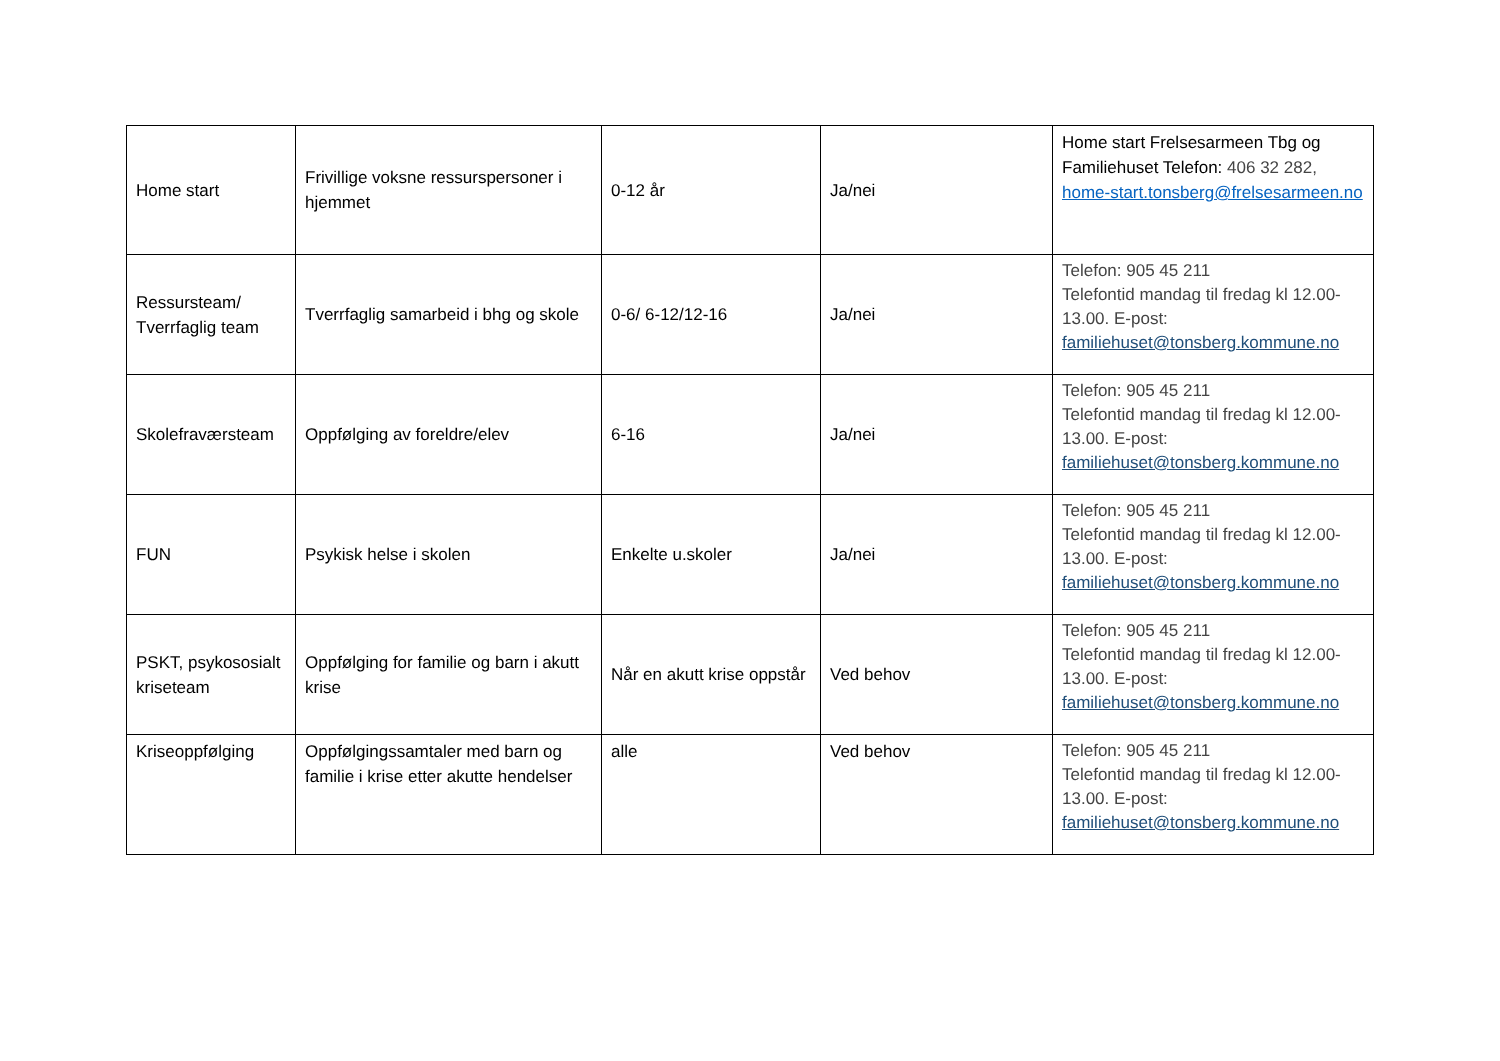| Home start | Frivillige voksne ressurspersoner i hjemmet | 0-12 år | Ja/nei | Home start Frelsesarmeen Tbg og Familiehuset Telefon: 406 32 282, home-start.tonsberg@frelsesarmeen.no |
| Ressursteam/ Tverrfaglig team | Tverrfaglig samarbeid i bhg og skole | 0-6/ 6-12/12-16 | Ja/nei | Telefon: 905 45 211 Telefontid mandag til fredag kl 12.00-13.00. E-post: familiehuset@tonsberg.kommune.no |
| Skolefraværsteam | Oppfølging av foreldre/elev | 6-16 | Ja/nei | Telefon: 905 45 211 Telefontid mandag til fredag kl 12.00-13.00. E-post: familiehuset@tonsberg.kommune.no |
| FUN | Psykisk helse i skolen | Enkelte u.skoler | Ja/nei | Telefon: 905 45 211 Telefontid mandag til fredag kl 12.00-13.00. E-post: familiehuset@tonsberg.kommune.no |
| PSKT, psykososialt kriseteam | Oppfølging for familie og barn i akutt krise | Når en akutt krise oppstår | Ved behov | Telefon: 905 45 211 Telefontid mandag til fredag kl 12.00-13.00. E-post: familiehuset@tonsberg.kommune.no |
| Kriseoppfølging | Oppfølgingssamtaler med barn og familie i krise etter akutte hendelser | alle | Ved behov | Telefon: 905 45 211 Telefontid mandag til fredag kl 12.00-13.00. E-post: familiehuset@tonsberg.kommune.no |